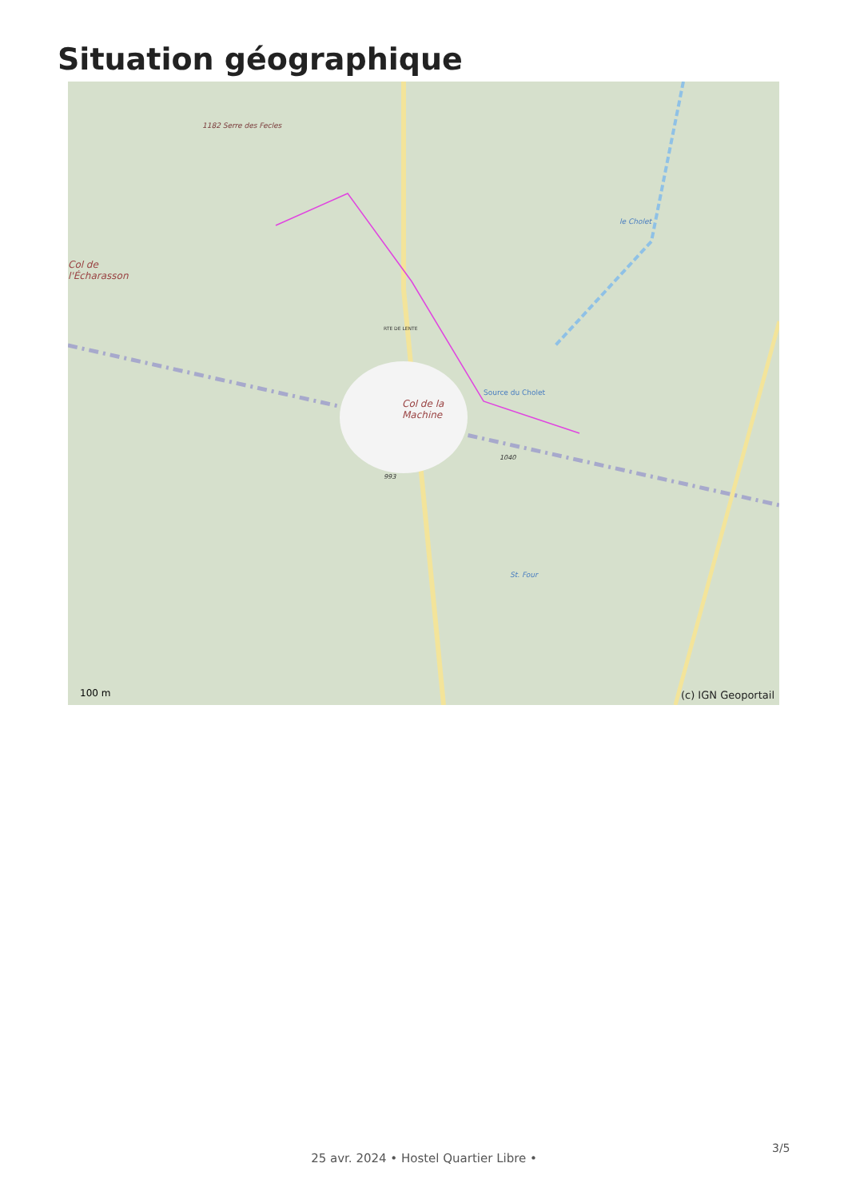Situation géographique
1182 Serre des Fecles
Col de
l'Écharasson
Col de la
Machine
Source du Cholet
le Cholet
RTE DE LENTE
1040
993
St. Four
100 m (c) IGN Geoportail
3/5
25 avr. 2024 • Hostel Quartier Libre •